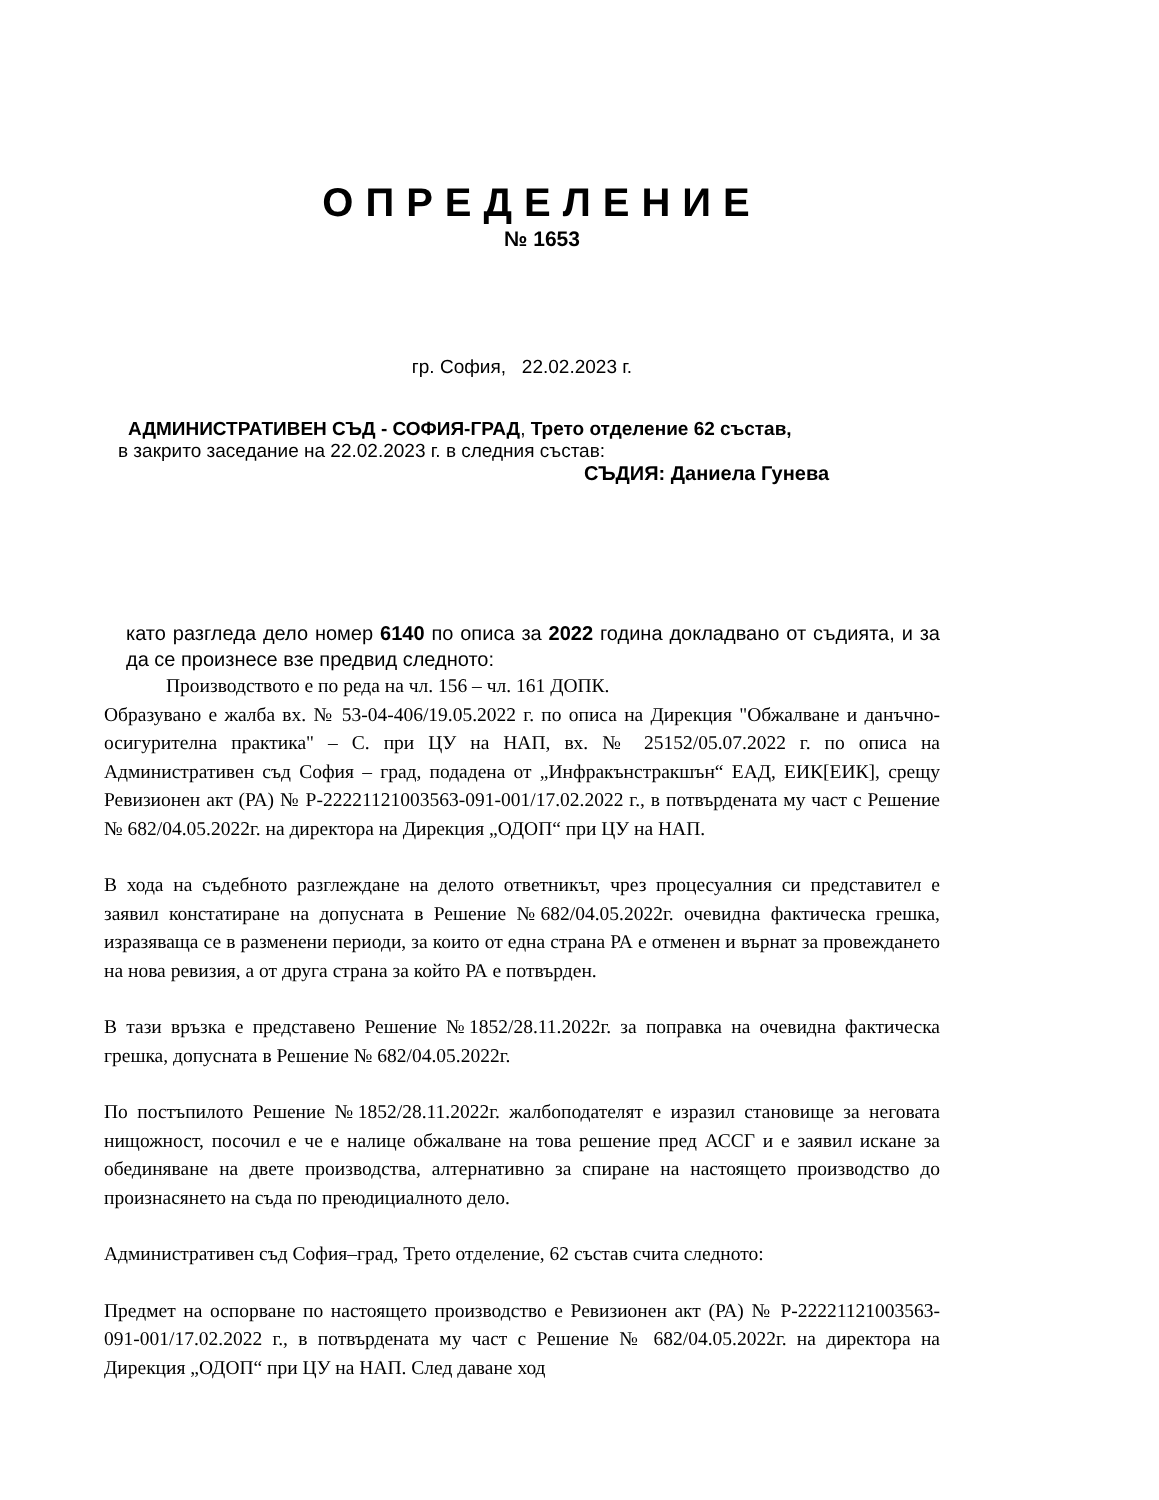ОПРЕДЕЛЕНИЕ
№ 1653
гр. София, 22.02.2023 г.
АДМИНИСТРАТИВЕН СЪД - СОФИЯ-ГРАД, Трето отделение 62 състав,
в закрито заседание на 22.02.2023 г. в следния състав:
СЪДИЯ: Даниела Гунева
като разгледа дело номер 6140 по описа за 2022 година докладвано от съдията, и за да се произнесе взе предвид следното:
Производството е по реда на чл. 156 – чл. 161 ДОПК.
Образувано е жалба вх. № 53-04-406/19.05.2022 г. по описа на Дирекция "Обжалване и данъчно-осигурителна практика" – С. при ЦУ на НАП, вх. № 25152/05.07.2022 г. по описа на Административен съд София – град, подадена от „Инфракънстракшън“ ЕАД, ЕИК[ЕИК], срещу Ревизионен акт (РА) № Р-22221121003563-091-001/17.02.2022 г., в потвърдената му част с Решение № 682/04.05.2022г. на директора на Дирекция „ОДОП“ при ЦУ на НАП.
В хода на съдебното разглеждане на делото ответникът, чрез процесуалния си представител е заявил констатиране на допусната в Решение №682/04.05.2022г. очевидна фактическа грешка, изразяваща се в разменени периоди, за които от една страна РА е отменен и върнат за провеждането на нова ревизия, а от друга страна за който РА е потвърден.
В тази връзка е представено Решение №1852/28.11.2022г. за поправка на очевидна фактическа грешка, допусната в Решение № 682/04.05.2022г.
По постъпилото Решение №1852/28.11.2022г. жалбоподателят е изразил становище за неговата нищожност, посочил е че е налице обжалване на това решение пред АССГ и е заявил искане за обединяване на двете производства, алтернативно за спиране на настоящето производство до произнасянето на съда по преюдициалното дело.
Административен съд София–град, Трето отделение, 62 състав счита следното:
Предмет на оспорване по настоящето производство е Ревизионен акт (РА) № Р-22221121003563-091-001/17.02.2022 г., в потвърдената му част с Решение № 682/04.05.2022г. на директора на Дирекция „ОДОП“ при ЦУ на НАП. След даване ход